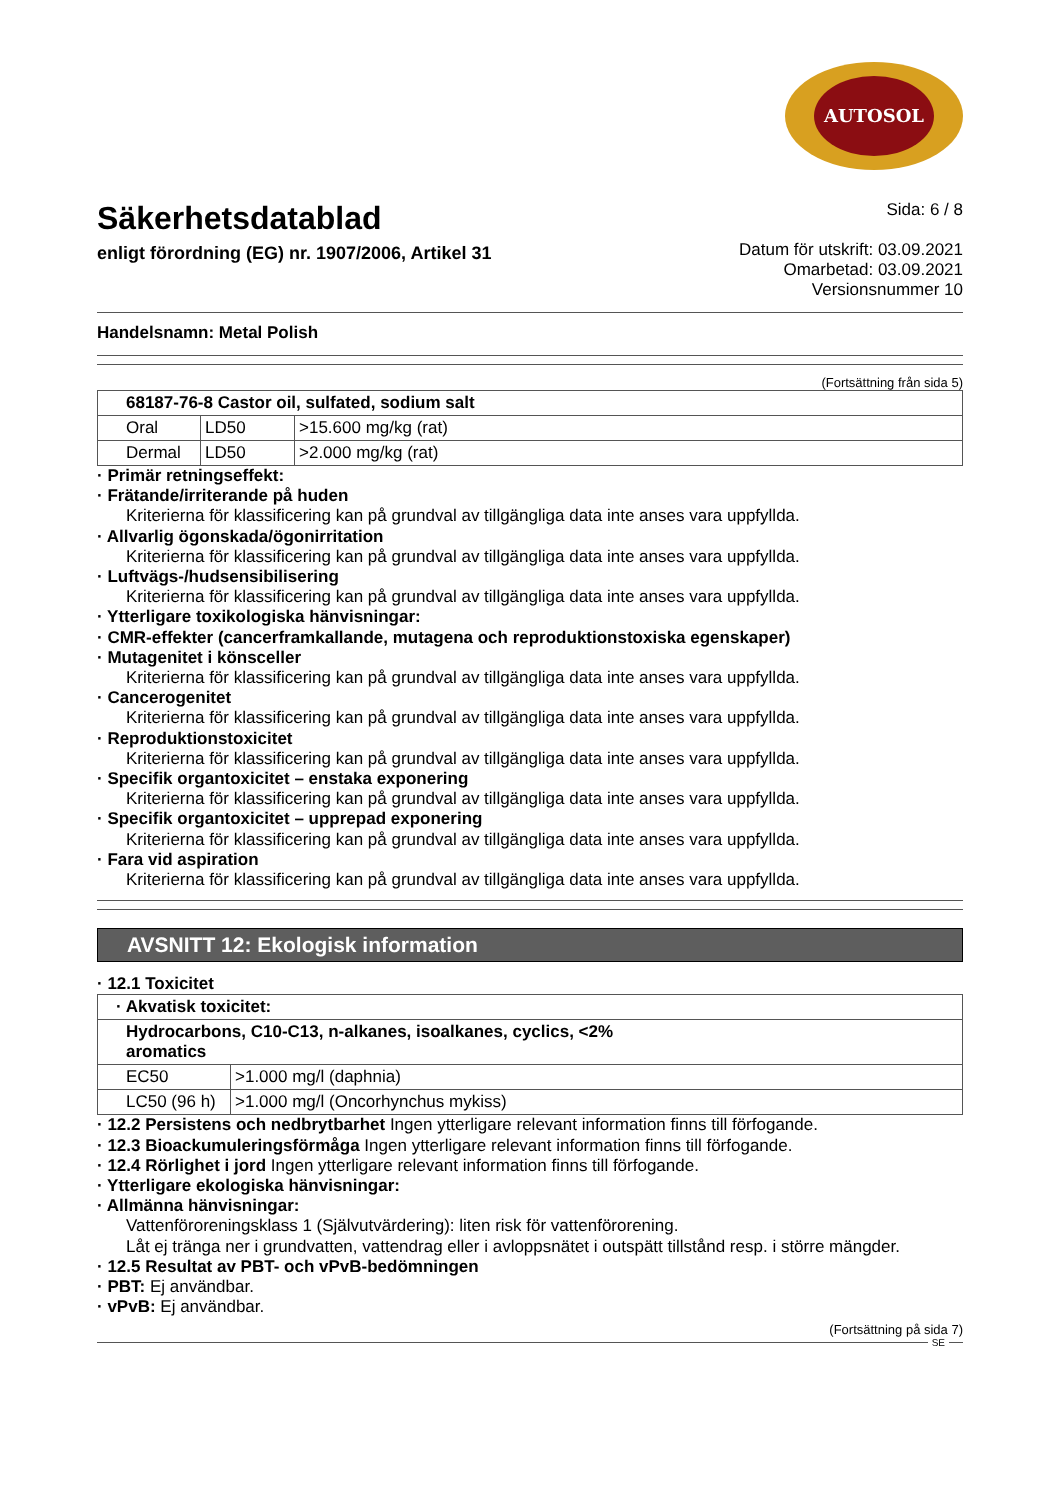AUTOSOL
Säkerhetsdatablad
enligt förordning (EG) nr. 1907/2006, Artikel 31
Sida: 6 / 8
Datum för utskrift: 03.09.2021
Omarbetad: 03.09.2021
Versionsnummer 10
Handelsnamn: Metal Polish
(Fortsättning från sida 5)
| 68187-76-8 Castor oil, sulfated, sodium salt | | |
| Oral | LD50 | >15.600 mg/kg (rat) |
| Dermal | LD50 | >2.000 mg/kg (rat) |
· Primär retningseffekt:
· Frätande/irriterande på huden
Kriterierna för klassificering kan på grundval av tillgängliga data inte anses vara uppfyllda.
· Allvarlig ögonskada/ögonirritation
Kriterierna för klassificering kan på grundval av tillgängliga data inte anses vara uppfyllda.
· Luftvägs-/hudsensibilisering
Kriterierna för klassificering kan på grundval av tillgängliga data inte anses vara uppfyllda.
· Ytterligare toxikologiska hänvisningar:
· CMR-effekter (cancerframkallande, mutagena och reproduktionstoxiska egenskaper)
· Mutagenitet i könsceller
Kriterierna för klassificering kan på grundval av tillgängliga data inte anses vara uppfyllda.
· Cancerogenitet
Kriterierna för klassificering kan på grundval av tillgängliga data inte anses vara uppfyllda.
· Reproduktionstoxicitet
Kriterierna för klassificering kan på grundval av tillgängliga data inte anses vara uppfyllda.
· Specifik organtoxicitet – enstaka exponering
Kriterierna för klassificering kan på grundval av tillgängliga data inte anses vara uppfyllda.
· Specifik organtoxicitet – upprepad exponering
Kriterierna för klassificering kan på grundval av tillgängliga data inte anses vara uppfyllda.
· Fara vid aspiration
Kriterierna för klassificering kan på grundval av tillgängliga data inte anses vara uppfyllda.
AVSNITT 12: Ekologisk information
· 12.1 Toxicitet
| · Akvatisk toxicitet: | |
| Hydrocarbons, C10-C13, n-alkanes, isoalkanes, cyclics, <2% aromatics | |
| EC50 | >1.000 mg/l (daphnia) |
| LC50 (96 h) | >1.000 mg/l (Oncorhynchus mykiss) |
· 12.2 Persistens och nedbrytbarhet Ingen ytterligare relevant information finns till förfogande.
· 12.3 Bioackumuleringsförmåga Ingen ytterligare relevant information finns till förfogande.
· 12.4 Rörlighet i jord Ingen ytterligare relevant information finns till förfogande.
· Ytterligare ekologiska hänvisningar:
· Allmänna hänvisningar:
Vattenföroreningsklass 1 (Självutvärdering): liten risk för vattenförorening.
Låt ej tränga ner i grundvatten, vattendrag eller i avloppsnätet i outspätt tillstånd resp. i större mängder.
· 12.5 Resultat av PBT- och vPvB-bedömningen
· PBT: Ej användbar.
· vPvB: Ej användbar.
(Fortsättning på sida 7)
SE